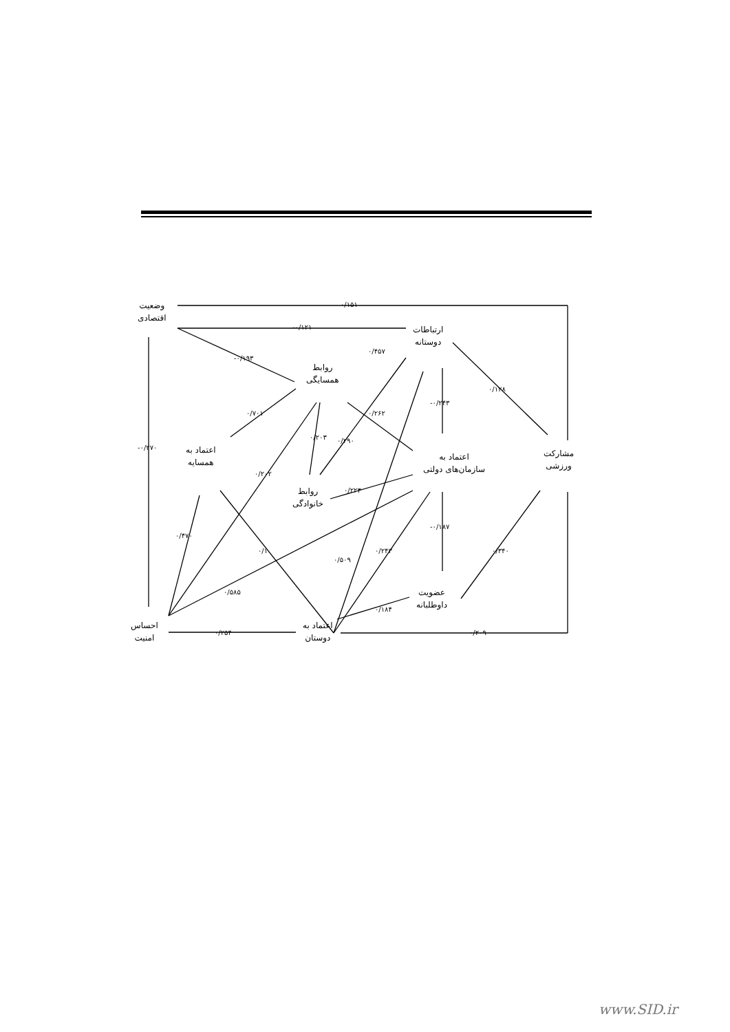وضعیت
اقتصادی
ارتباطات
دوستانه
روابط
همسایگی
اعتماد به
همسایه
اعتماد به
سازمان‌های دولتی
مشارکت
ورزشی
روابط
خانوادگی
عضویت
داوطلبانه
احساس
امنیت
اعتماد به
دوستان
۰/۱۵۱
-۰/۱۲۱
-۰/۱۹۳
۰/۴۵۷
۰/۱۲۸
-۰/۲۴۳
۰/۷۰۱ ۰/۲۶۲
۰/۲۰۳ ۰/۲۹۰
-۰/۲۷۰
۰/۲۰۲
۰/۲۲۳
-۰/۱۸۷
۰/۴۷۰
۰/۱ ۰/۲۴۳
۰/۵۰۹
۰/۳۴۰
۰/۵۸۵
۰/۱۸۴
۰/۲۵۴ ۰/۲۰۹
www.SID.ir